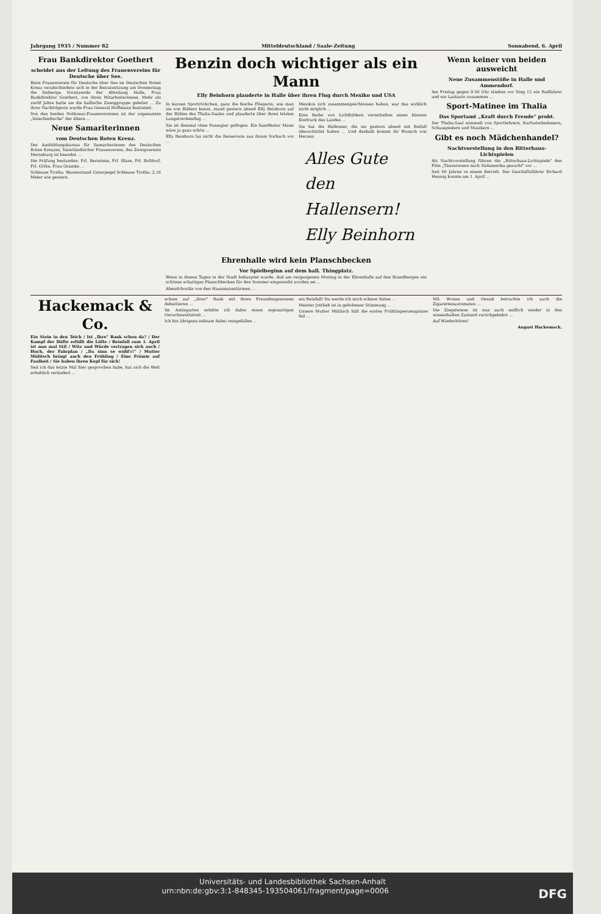Jahrgang 1935 / Nummer 82 Mitteldeutschland / Saale-Zeitung Sonnabend, 6. April
Frau Bankdirektor Goethert
scheidet aus der Leitung des Frauenvereins für Deutsche über See.
Beim Frauenverein für Deutsche über See im Deutschen Roten Kreuz verabschiedete sich in der Beiratssitzung am Donnerstag die bisherige Vorsitzende der Abteilung Halle, Frau Bankdirektor Goethert, von ihren Mitarbeiterinnen. Mehr als zwölf Jahre hatte sie die hallische Zweiggruppe geleitet ... Zu ihrer Nachfolgerin wurde Frau General Hoffmann bestimmt.
Von den beiden Notkreuz-Frauenvereinen ist der sogenannte „Vaterländische" der ältere ...
Neue Samariterinnen
vom Deutschen Roten Kreuz.
Der Ausbildungskursus für Samariterinnen des Deutschen Roten Kreuzes, Vaterländischer Frauenverein, des Zweigvereins Merseburg ist beendet ...
Die Prüfung bestanden: Frl. Bernstein, Frl. Blase, Frl. Bolldorf, Frl. Götte, Frau Gramke ...
Schleuse Trotha. Wasserstand Unterpegel Schleuse Trotha: 2,16 Meter wie gestern.
Benzin doch wichtiger als ein Mann
Elly Beinhorn plauderte in Halle über ihren Flug durch Mexiko und USA
In kurzen Sportröckchen, ganz die fesche Fliegerin, wie man sie von Bildern kennt, stand gestern abend Elly Beinhorn auf der Bühne des Thalia-Saales und plauderte über ihren letzten Langstreckenflug ...
Sie ist diesmal ohne Passagier geflogen. Ein handfester Mann wäre ja ganz schön ...
Elly Beinhorn las nicht die Reiseroute aus ihrem Vorbuch vor ...
Mexikos sich zusammengeschlossen haben, war das wirklich nicht möglich ...
Eine Reihe von Lichtbildern vermittelten einen kleinen Eindruck des Landes ...
Sie hat die Hallenser, die sie gestern abend mit Beifall überschüttet haben ... Und deshalb kommt ihr Wunsch von Herzen:
Alles Gute
den Hallensern!
Elly Beinhorn
Ehrenhalle wird kein Planschbecken
Vor Spielbeginn auf dem hall. Thingplatz.
Wenn in diesen Tagen in der Stadt behauptet wurde, daß am vergangenen Montag in der Ehrenhalle auf den Brandbergen ein schönes schattiges Planschbecken für den Sommer eingeweiht worden sei ...
Abendchoräle von den Hausmannstürmen ...
Wenn keiner von beiden ausweicht
Neue Zusammenstöße in Halle und Ammendorf.
Am Freitag gegen 9.50 Uhr stießen vor Steg 12 ein Radfahrer und ein Lastauto zusammen ...
Sport-Matinee im Thalia
Das Sportamt „Kraft durch Freude" probt.
Der Thalia-Saal wimmelt von Sportlehrern, Kurfusteilnehmern, Schauspielern und Musikern ...
Gibt es noch Mädchenhandel?
Nachtvorstellung in den Ritterhaus-Lichtspielen
Als Nachtvorstellung führen die „Ritterhaus-Lichtspiele" den Film „Tänzerinnen nach Südamerika gesucht" vor ...
Seit 40 Jahren in einem Betrieb. Der Geschäftsführer Richard Hennig konnte am 1. April ...
Hackemack & Co.
Ein Stein in den Teich / Ist „Ihre" Bank schon da? / Der Kampf der Düfte erfüllt die Lüfte / Reinfall zum 1. April ist nun mal Stil / Witz und Würde vertragen sich auch / Huch, der Fahrplan / „Da sinn se widd'r!" / Mutter Mülitsch bringt auch den Frühling / Eine Prämie auf Faulheit / Sie haben ihren Kopf für sich!
Seit ich das letzte Mal hier gesprochen habe, hat sich die Welt erheblich verändert ...
schein auf „ihrer" Bank mit ihren Freundesgenossen debattieren ...
Im Amtsgarten erlebte ich dabei einen eigenartigen Geruchswettstreit ...
Ich bin übrigens seltsam dabei reingefallen ...
ein Reinfall! Da werde ich mich schwer hüten ...
Meister Jottlieb ist in gehobener Stimmung ...
Unsere Mutter Mülitsch hält die ersten Frühlingserzeugnisse feil ...
Mit Wonne und Genuß betrachte ich auch die Zigarettenautomaten ...
Die Ziegelwiese ist nun auch endlich wieder in den wiesenhaften Zustand zurückgekehrt ...
Auf Wiederhören!
August Hackemack.
Universitäts- und Landesbibliothek Sachsen-Anhalt
urn:nbn:de:gbv:3:1-848345-193504061/fragment/page=0006 DFG